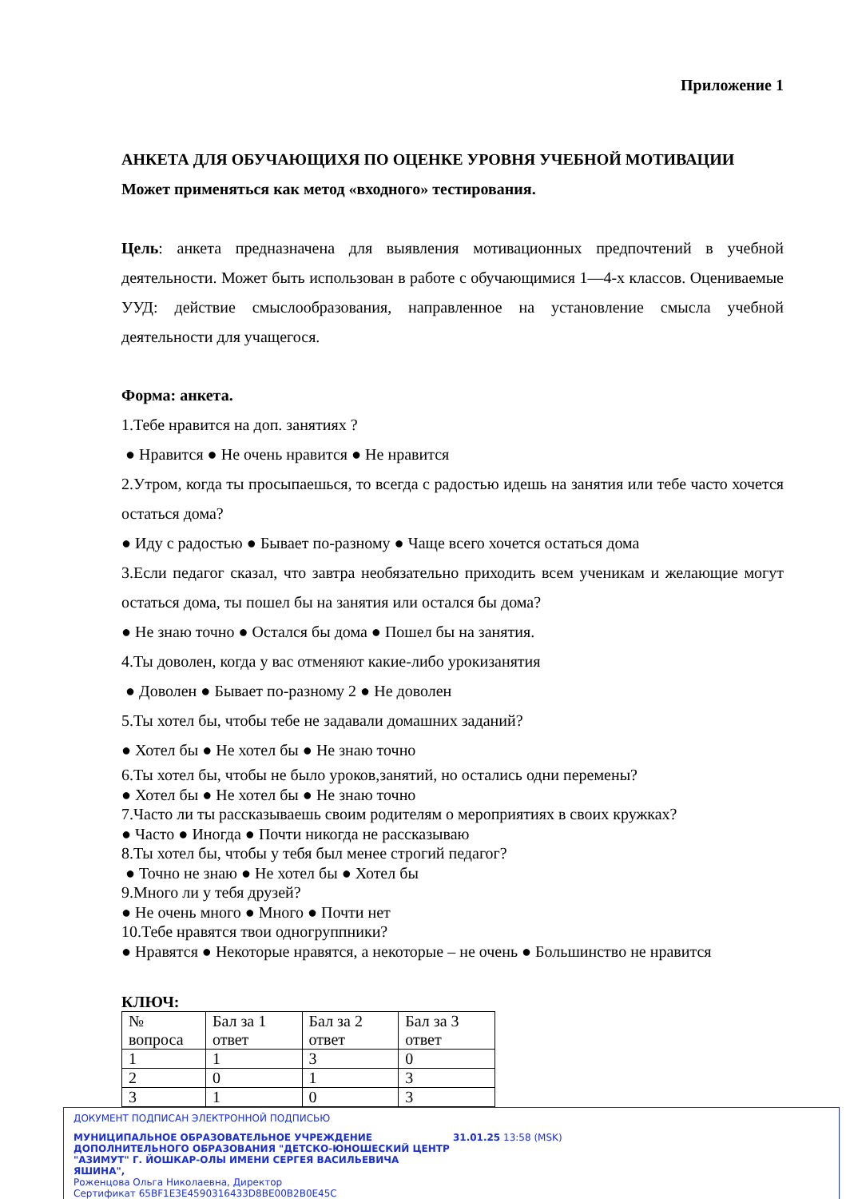Приложение 1
АНКЕТА ДЛЯ ОБУЧАЮЩИХЯ ПО ОЦЕНКЕ УРОВНЯ УЧЕБНОЙ МОТИВАЦИИ
Может применяться как метод «входного» тестирования.
Цель: анкета предназначена для выявления мотивационных предпочтений в учебной деятельности. Может быть использован в работе с обучающимися 1—4-х классов. Оцениваемые УУД: действие смыслообразования, направленное на установление смысла учебной деятельности для учащегося.
Форма: анкета.
1.Тебе нравится на доп. занятиях ?
● Нравится ● Не очень нравится ● Не нравится
2.Утром, когда ты просыпаешься, то всегда с радостью идешь на занятия или тебе часто хочется остаться дома?
● Иду с радостью ● Бывает по-разному ● Чаще всего хочется остаться дома
3.Если педагог сказал, что завтра необязательно приходить всем ученикам и желающие могут остаться дома, ты пошел бы на занятия или остался бы дома?
● Не знаю точно ● Остался бы дома ● Пошел бы на занятия.
4.Ты доволен, когда у вас отменяют какие-либо урокизанятия
● Доволен ● Бывает по-разному 2 ● Не доволен
5.Ты хотел бы, чтобы тебе не задавали домашних заданий?
● Хотел бы ● Не хотел бы ● Не знаю точно
6.Ты хотел бы, чтобы не было уроков,занятий, но остались одни перемены?
● Хотел бы ● Не хотел бы ● Не знаю точно
7.Часто ли ты рассказываешь своим родителям о мероприятиях в своих кружках?
● Часто ● Иногда ● Почти никогда не рассказываю
8.Ты хотел бы, чтобы у тебя был менее строгий педагог?
● Точно не знаю ● Не хотел бы ● Хотел бы
9.Много ли у тебя друзей?
● Не очень много ● Много ● Почти нет
10.Тебе нравятся твои одногруппники?
● Нравятся ● Некоторые нравятся, а некоторые – не очень ● Большинство не нравится
КЛЮЧ:
| № вопроса | Бал за 1 ответ | Бал за 2 ответ | Бал за 3 ответ |
| 1 | 1 | 3 | 0 |
| 2 | 0 | 1 | 3 |
| 3 | 1 | 0 | 3 |
ДОКУМЕНТ ПОДПИСАН ЭЛЕКТРОННОЙ ПОДПИСЬЮ
МУНИЦИПАЛЬНОЕ ОБРАЗОВАТЕЛЬНОЕ УЧРЕЖДЕНИЕ ДОПОЛНИТЕЛЬНОГО ОБРАЗОВАНИЯ "ДЕТСКО-ЮНОШЕСКИЙ ЦЕНТР "АЗИМУТ" Г. ЙОШКАР-ОЛЫ ИМЕНИ СЕРГЕЯ ВАСИЛЬЕВИЧА ЯШИНА",
Роженцова Ольга Николаевна, Директор
31.01.25 13:58 (MSK)
Сертификат 65BF1E3E4590316433D8BE00B2B0E45C